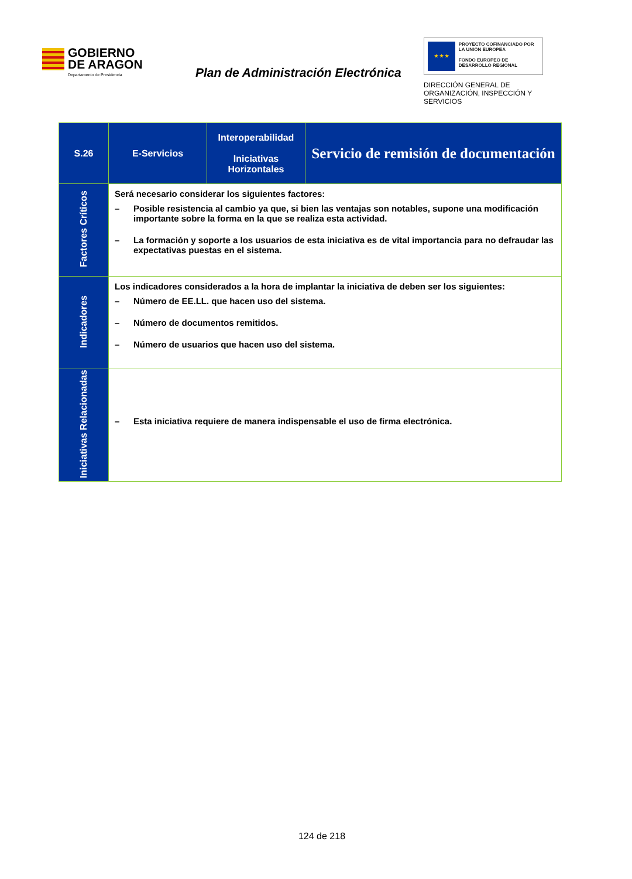GOBIERNO
DE ARAGON
Departamento de Presidencia
Plan de Administración Electrónica
★ ★ ★
PROYECTO COFINANCIADO POR LA UNIÓN EUROPEA
FONDO EUROPEO DE DESARROLLO REGIONAL
DIRECCIÓN GENERAL DE ORGANIZACIÓN, INSPECCIÓN Y SERVICIOS
| S.26 | E-Servicios | Interoperabilidad Iniciativas Horizontales | Servicio de remisión de documentación |
| Factores Críticos | Será necesario considerar los siguientes factores: – Posible resistencia al cambio ya que, si bien las ventajas son notables, supone una modificación importante sobre la forma en la que se realiza esta actividad. – La formación y soporte a los usuarios de esta iniciativa es de vital importancia para no defraudar las expectativas puestas en el sistema. | | |
| Indicadores | Los indicadores considerados a la hora de implantar la iniciativa de deben ser los siguientes: – Número de EE.LL. que hacen uso del sistema. – Número de documentos remitidos. – Número de usuarios que hacen uso del sistema. | | |
| Iniciativas Relacionadas | – Esta iniciativa requiere de manera indispensable el uso de firma electrónica. | | |
124 de 218